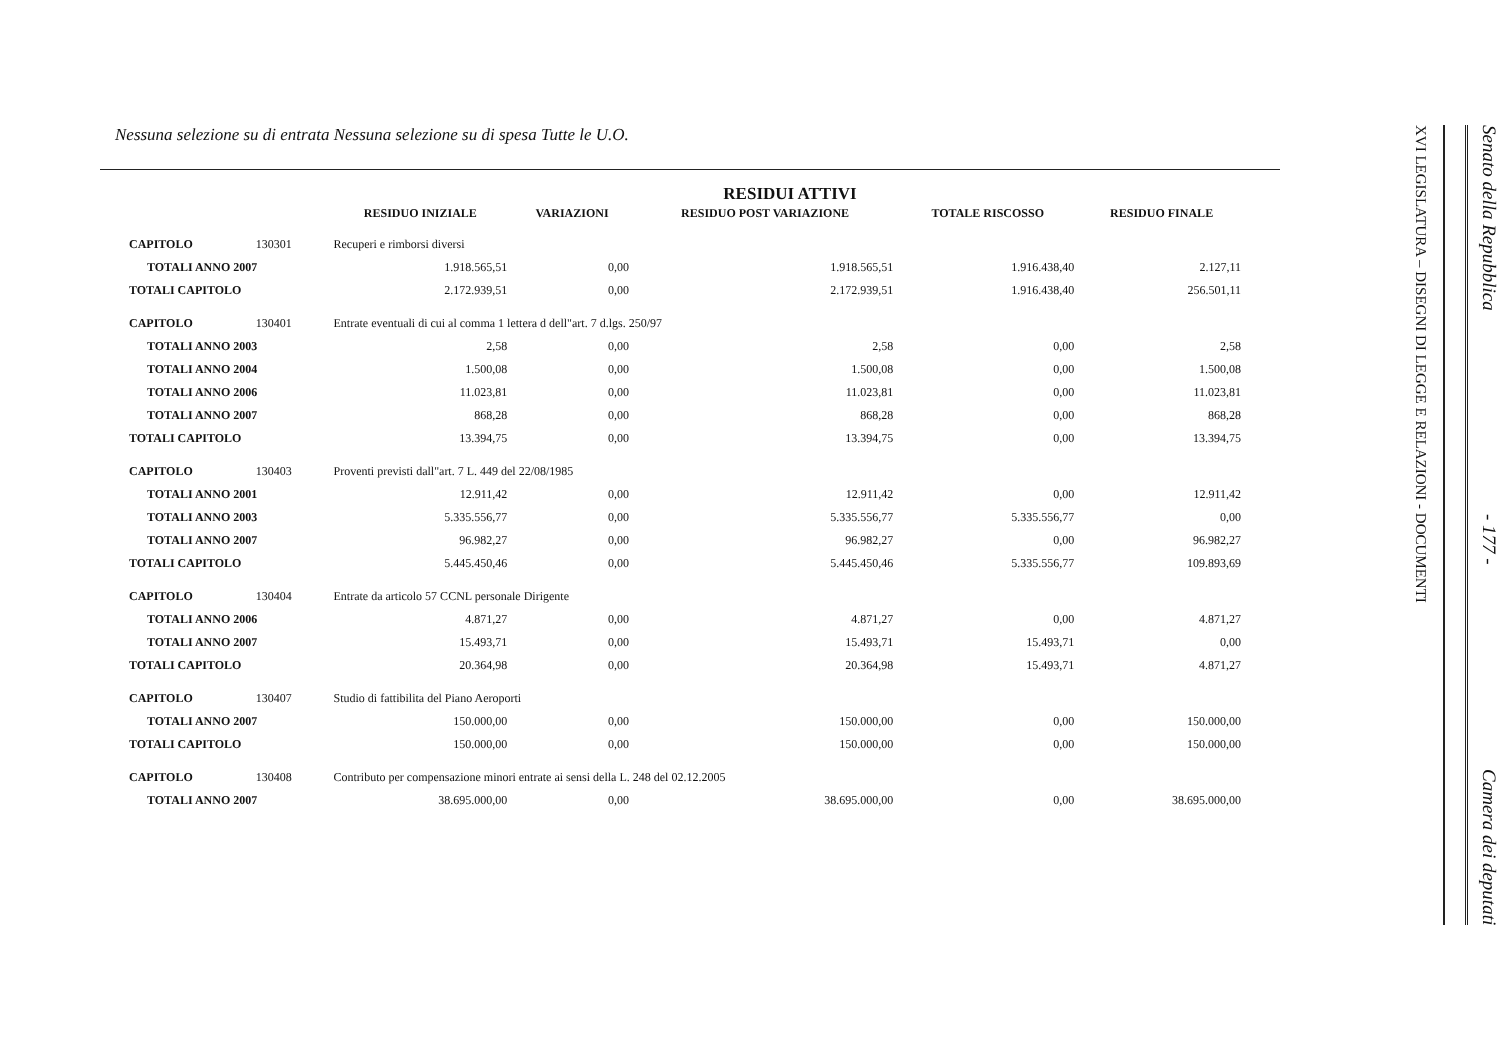Nessuna selezione su di entrata Nessuna selezione su di spesa Tutte le U.O.
RESIDUI ATTIVI
| | | RESIDUO INIZIALE | VARIAZIONI | RESIDUO POST VARIAZIONE | TOTALE RISCOSSO | RESIDUO FINALE |
| --- | --- | --- | --- | --- | --- | --- |
| CAPITOLO | 130301 | Recuperi e rimborsi diversi | | | | |
| TOTALI ANNO 2007 | | 1.918.565,51 | 0,00 | 1.918.565,51 | 1.916.438,40 | 2.127,11 |
| TOTALI CAPITOLO | | 2.172.939,51 | 0,00 | 2.172.939,51 | 1.916.438,40 | 256.501,11 |
| CAPITOLO | 130401 | Entrate eventuali di cui al comma 1 lettera d dell"art. 7 d.lgs. 250/97 | | | | |
| TOTALI ANNO 2003 | | 2,58 | 0,00 | 2,58 | 0,00 | 2,58 |
| TOTALI ANNO 2004 | | 1.500,08 | 0,00 | 1.500,08 | 0,00 | 1.500,08 |
| TOTALI ANNO 2006 | | 11.023,81 | 0,00 | 11.023,81 | 0,00 | 11.023,81 |
| TOTALI ANNO 2007 | | 868,28 | 0,00 | 868,28 | 0,00 | 868,28 |
| TOTALI CAPITOLO | | 13.394,75 | 0,00 | 13.394,75 | 0,00 | 13.394,75 |
| CAPITOLO | 130403 | Proventi previsti dall"art. 7 L. 449 del 22/08/1985 | | | | |
| TOTALI ANNO 2001 | | 12.911,42 | 0,00 | 12.911,42 | 0,00 | 12.911,42 |
| TOTALI ANNO 2003 | | 5.335.556,77 | 0,00 | 5.335.556,77 | 5.335.556,77 | 0,00 |
| TOTALI ANNO 2007 | | 96.982,27 | 0,00 | 96.982,27 | 0,00 | 96.982,27 |
| TOTALI CAPITOLO | | 5.445.450,46 | 0,00 | 5.445.450,46 | 5.335.556,77 | 109.893,69 |
| CAPITOLO | 130404 | Entrate da articolo 57 CCNL personale Dirigente | | | | |
| TOTALI ANNO 2006 | | 4.871,27 | 0,00 | 4.871,27 | 0,00 | 4.871,27 |
| TOTALI ANNO 2007 | | 15.493,71 | 0,00 | 15.493,71 | 15.493,71 | 0,00 |
| TOTALI CAPITOLO | | 20.364,98 | 0,00 | 20.364,98 | 15.493,71 | 4.871,27 |
| CAPITOLO | 130407 | Studio di fattibilita del Piano Aeroporti | | | | |
| TOTALI ANNO 2007 | | 150.000,00 | 0,00 | 150.000,00 | 0,00 | 150.000,00 |
| TOTALI CAPITOLO | | 150.000,00 | 0,00 | 150.000,00 | 0,00 | 150.000,00 |
| CAPITOLO | 130408 | Contributo per compensazione minori entrate ai sensi della L. 248 del 02.12.2005 | | | | |
| TOTALI ANNO 2007 | | 38.695.000,00 | 0,00 | 38.695.000,00 | 0,00 | 38.695.000,00 |
Senato della Repubblica - 177 - Camera dei deputati
XVI LEGISLATURA – DISEGNI DI LEGGE E RELAZIONI - DOCUMENTI